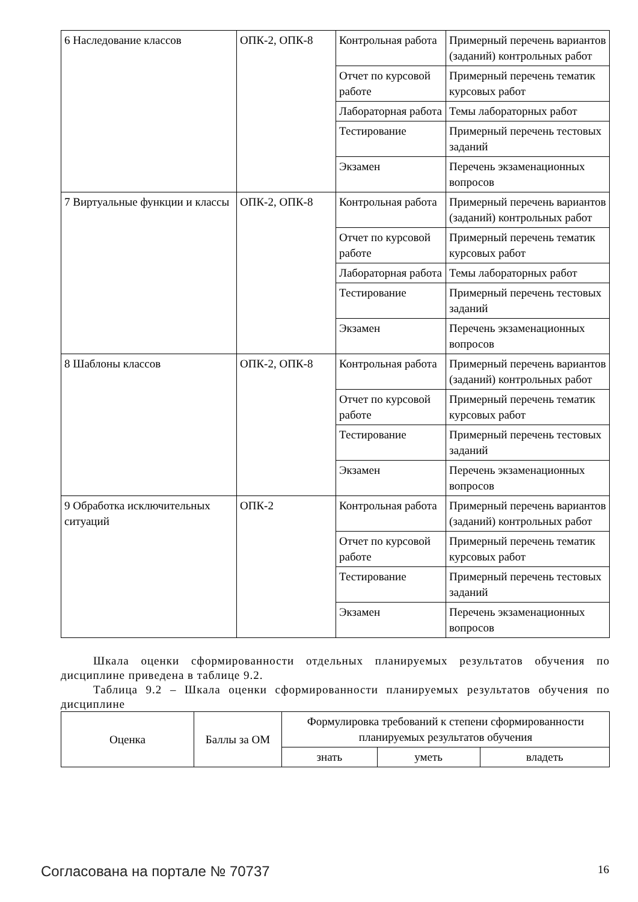| 6 Наследование классов | ОПК-2, ОПК-8 | Контрольная работа | Примерный перечень вариантов (заданий) контрольных работ |
| | | Отчет по курсовой работе | Примерный перечень тематик курсовых работ |
| | | Лабораторная работа | Темы лабораторных работ |
| | | Тестирование | Примерный перечень тестовых заданий |
| | | Экзамен | Перечень экзаменационных вопросов |
| 7 Виртуальные функции и классы | ОПК-2, ОПК-8 | Контрольная работа | Примерный перечень вариантов (заданий) контрольных работ |
| | | Отчет по курсовой работе | Примерный перечень тематик курсовых работ |
| | | Лабораторная работа | Темы лабораторных работ |
| | | Тестирование | Примерный перечень тестовых заданий |
| | | Экзамен | Перечень экзаменационных вопросов |
| 8 Шаблоны классов | ОПК-2, ОПК-8 | Контрольная работа | Примерный перечень вариантов (заданий) контрольных работ |
| | | Отчет по курсовой работе | Примерный перечень тематик курсовых работ |
| | | Тестирование | Примерный перечень тестовых заданий |
| | | Экзамен | Перечень экзаменационных вопросов |
| 9 Обработка исключительных ситуаций | ОПК-2 | Контрольная работа | Примерный перечень вариантов (заданий) контрольных работ |
| | | Отчет по курсовой работе | Примерный перечень тематик курсовых работ |
| | | Тестирование | Примерный перечень тестовых заданий |
| | | Экзамен | Перечень экзаменационных вопросов |
Шкала оценки сформированности отдельных планируемых результатов обучения по дисциплине приведена в таблице 9.2.
Таблица 9.2 – Шкала оценки сформированности планируемых результатов обучения по дисциплине
| Оценка | Баллы за ОМ | Формулировка требований к степени сформированности планируемых результатов обучения | | |
| --- | --- | --- | --- | --- |
| | | знать | уметь | владеть |
Согласована на портале № 70737 16